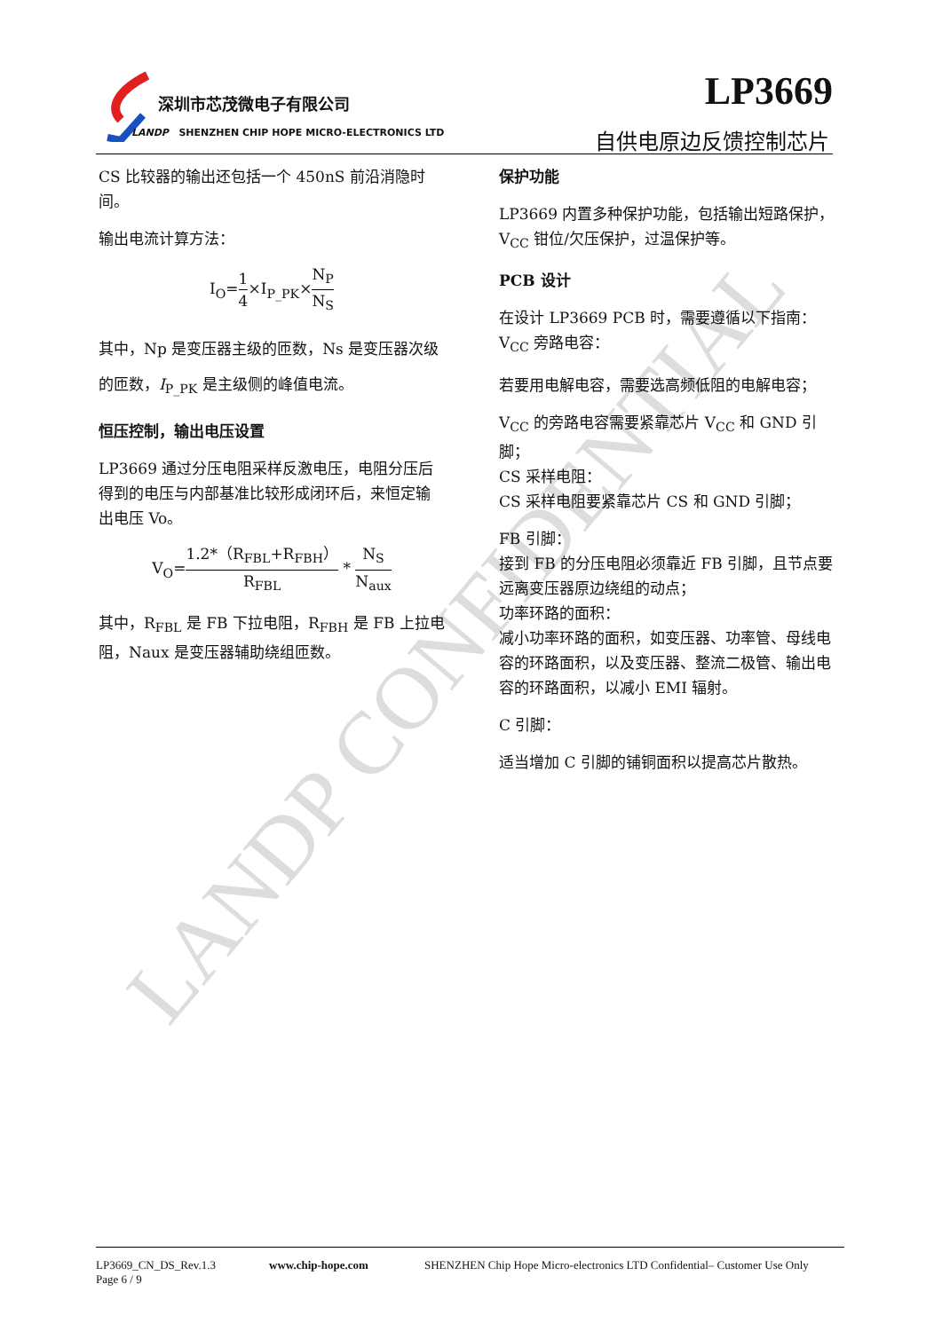LANDP CONFIDENTIAL
深圳市芯茂微电子有限公司
LANDP SHENZHEN CHIP HOPE MICRO-ELECTRONICS LTD
LP3669
自供电原边反馈控制芯片
CS 比较器的输出还包括一个 450nS 前沿消隐时间。
输出电流计算方法：
I<sub>O</sub>=1 4×I<sub>P_PK</sub>×N<sub>P</sub> N<sub>S</sub>
其中，Np 是变压器主级的匝数，Ns 是变压器次级的匝数，I<sub>P_PK</sub> 是主级侧的峰值电流。
恒压控制，输出电压设置
LP3669 通过分压电阻采样反激电压，电阻分压后得到的电压与内部基准比较形成闭环后，来恒定输出电压 Vo。
V<sub>O</sub>=1.2*（R<sub>FBL</sub>+R<sub>FBH</sub>） R<sub>FBL</sub> * N<sub>S</sub> N<sub>aux</sub>
其中，R<sub>FBL</sub> 是 FB 下拉电阻，R<sub>FBH</sub> 是 FB 上拉电阻，Naux 是变压器辅助绕组匝数。
保护功能
LP3669 内置多种保护功能，包括输出短路保护，V<sub>CC</sub> 钳位/欠压保护，过温保护等。
PCB 设计
在设计 LP3669 PCB 时，需要遵循以下指南：
V<sub>CC</sub> 旁路电容：
若要用电解电容，需要选高频低阻的电解电容；
V<sub>CC</sub> 的旁路电容需要紧靠芯片 V<sub>CC</sub> 和 GND 引脚；
CS 采样电阻：
CS 采样电阻要紧靠芯片 CS 和 GND 引脚；
FB 引脚：
接到 FB 的分压电阻必须靠近 FB 引脚，且节点要远离变压器原边绕组的动点；
功率环路的面积：
减小功率环路的面积，如变压器、功率管、母线电容的环路面积，以及变压器、整流二极管、输出电容的环路面积，以减小 EMI 辐射。
C 引脚：
适当增加 C 引脚的铺铜面积以提高芯片散热。
LP3669_CN_DS_Rev.1.3
Page 6 / 9
www.chip-hope.com SHENZHEN Chip Hope Micro-electronics LTD Confidential– Customer Use Only